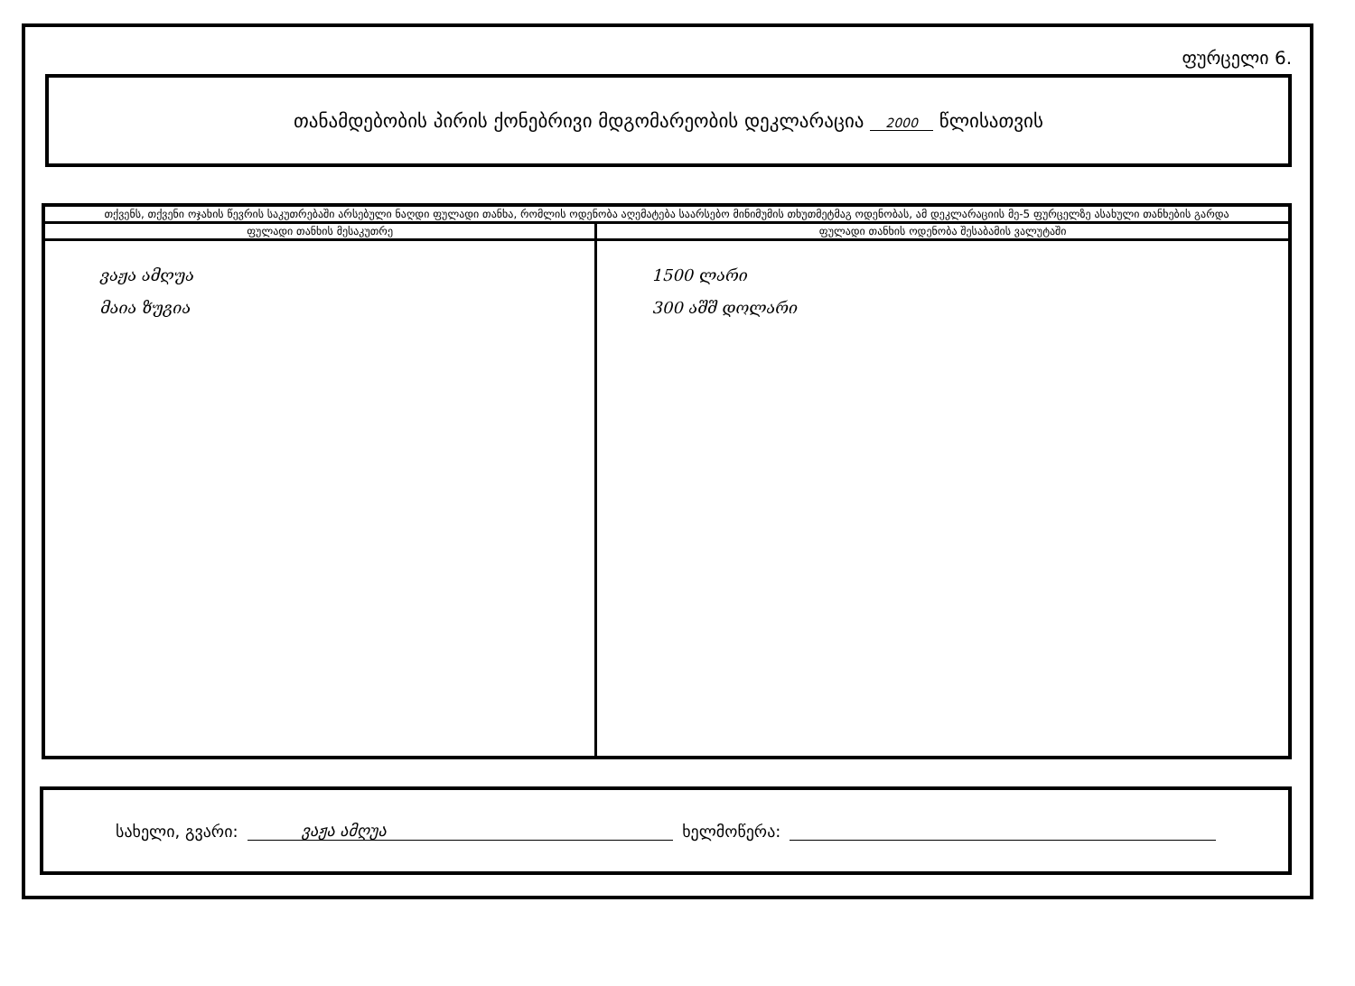ფურცელი 6.
თანამდებობის პირის ქონებრივი მდგომარეობის დეკლარაცია 2000 წლისათვის
| თქვენს, თქვენი ოჯახის წევრის საკუთრებაში არსებული ნაღდი ფულადი თანხა, რომლის ოდენობა აღემატება საარსებო მინიმუმის თხუთმეტმაგ ოდენობას, ამ დეკლარაციის მე-5 ფურცელზე ასახული თანხების გარდა | |
| --- | --- |
| ფულადი თანხის მესაკუთრე | ფულადი თანხის ოდენობა შესაბამის ვალუტაში |
| ვაჟა ამღუა მაია ზუგია | 1500 ლარი 300 აშშ დოლარი |
სახელი, გვარი: ვაჟა ამღუა ხელმოწერა: